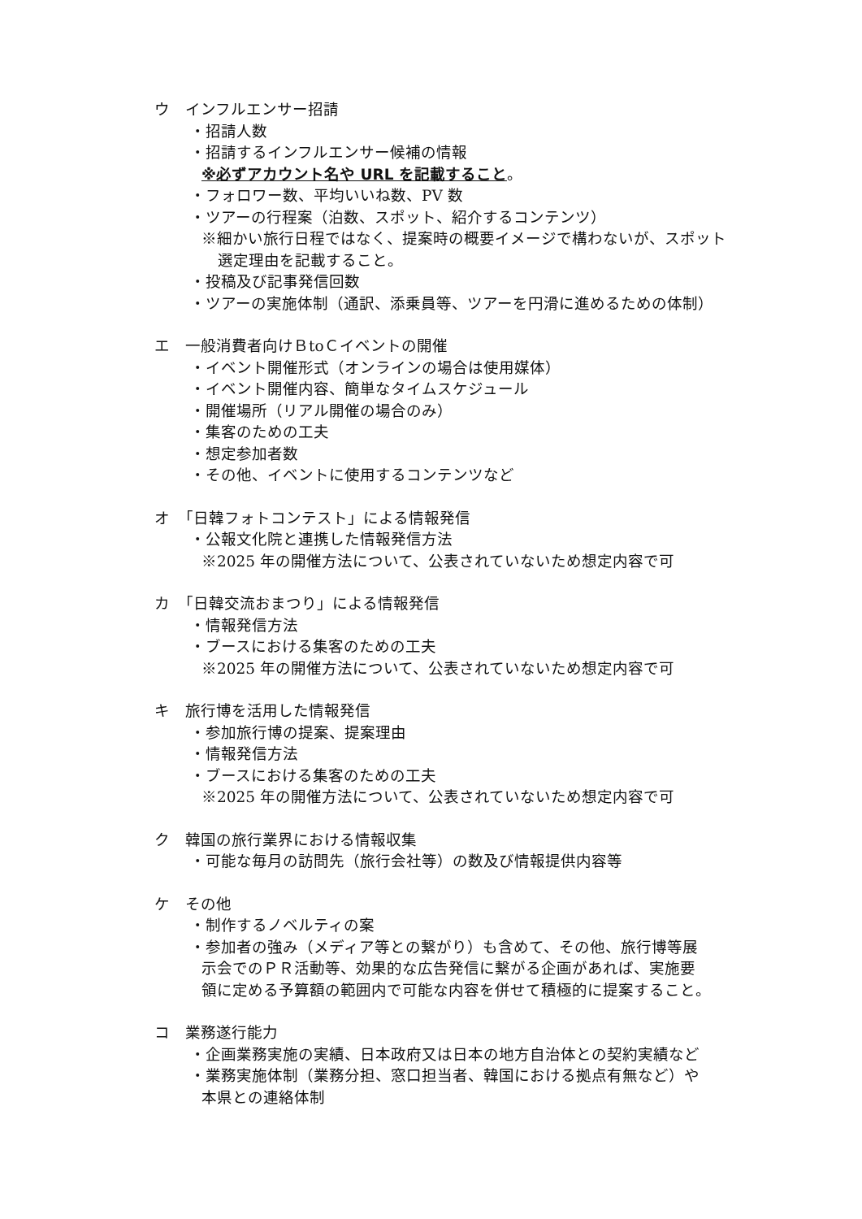ウ　インフルエンサー招請
・招請人数
・招請するインフルエンサー候補の情報
※必ずアカウント名や URL を記載すること。
・フォロワー数、平均いいね数、PV 数
・ツアーの行程案（泊数、スポット、紹介するコンテンツ）
※細かい旅行日程ではなく、提案時の概要イメージで構わないが、スポット
選定理由を記載すること。
・投稿及び記事発信回数
・ツアーの実施体制（通訳、添乗員等、ツアーを円滑に進めるための体制）
エ　一般消費者向けＢtoＣイベントの開催
・イベント開催形式（オンラインの場合は使用媒体）
・イベント開催内容、簡単なタイムスケジュール
・開催場所（リアル開催の場合のみ）
・集客のための工夫
・想定参加者数
・その他、イベントに使用するコンテンツなど
オ　「日韓フォトコンテスト」による情報発信
・公報文化院と連携した情報発信方法
※2025 年の開催方法について、公表されていないため想定内容で可
カ　「日韓交流おまつり」による情報発信
・情報発信方法
・ブースにおける集客のための工夫
※2025 年の開催方法について、公表されていないため想定内容で可
キ　旅行博を活用した情報発信
・参加旅行博の提案、提案理由
・情報発信方法
・ブースにおける集客のための工夫
※2025 年の開催方法について、公表されていないため想定内容で可
ク　韓国の旅行業界における情報収集
・可能な毎月の訪問先（旅行会社等）の数及び情報提供内容等
ケ　その他
・制作するノベルティの案
・参加者の強み（メディア等との繋がり）も含めて、その他、旅行博等展
示会でのＰＲ活動等、効果的な広告発信に繋がる企画があれば、実施要
領に定める予算額の範囲内で可能な内容を併せて積極的に提案すること。
コ　業務遂行能力
・企画業務実施の実績、日本政府又は日本の地方自治体との契約実績など
・業務実施体制（業務分担、窓口担当者、韓国における拠点有無など）や
本県との連絡体制